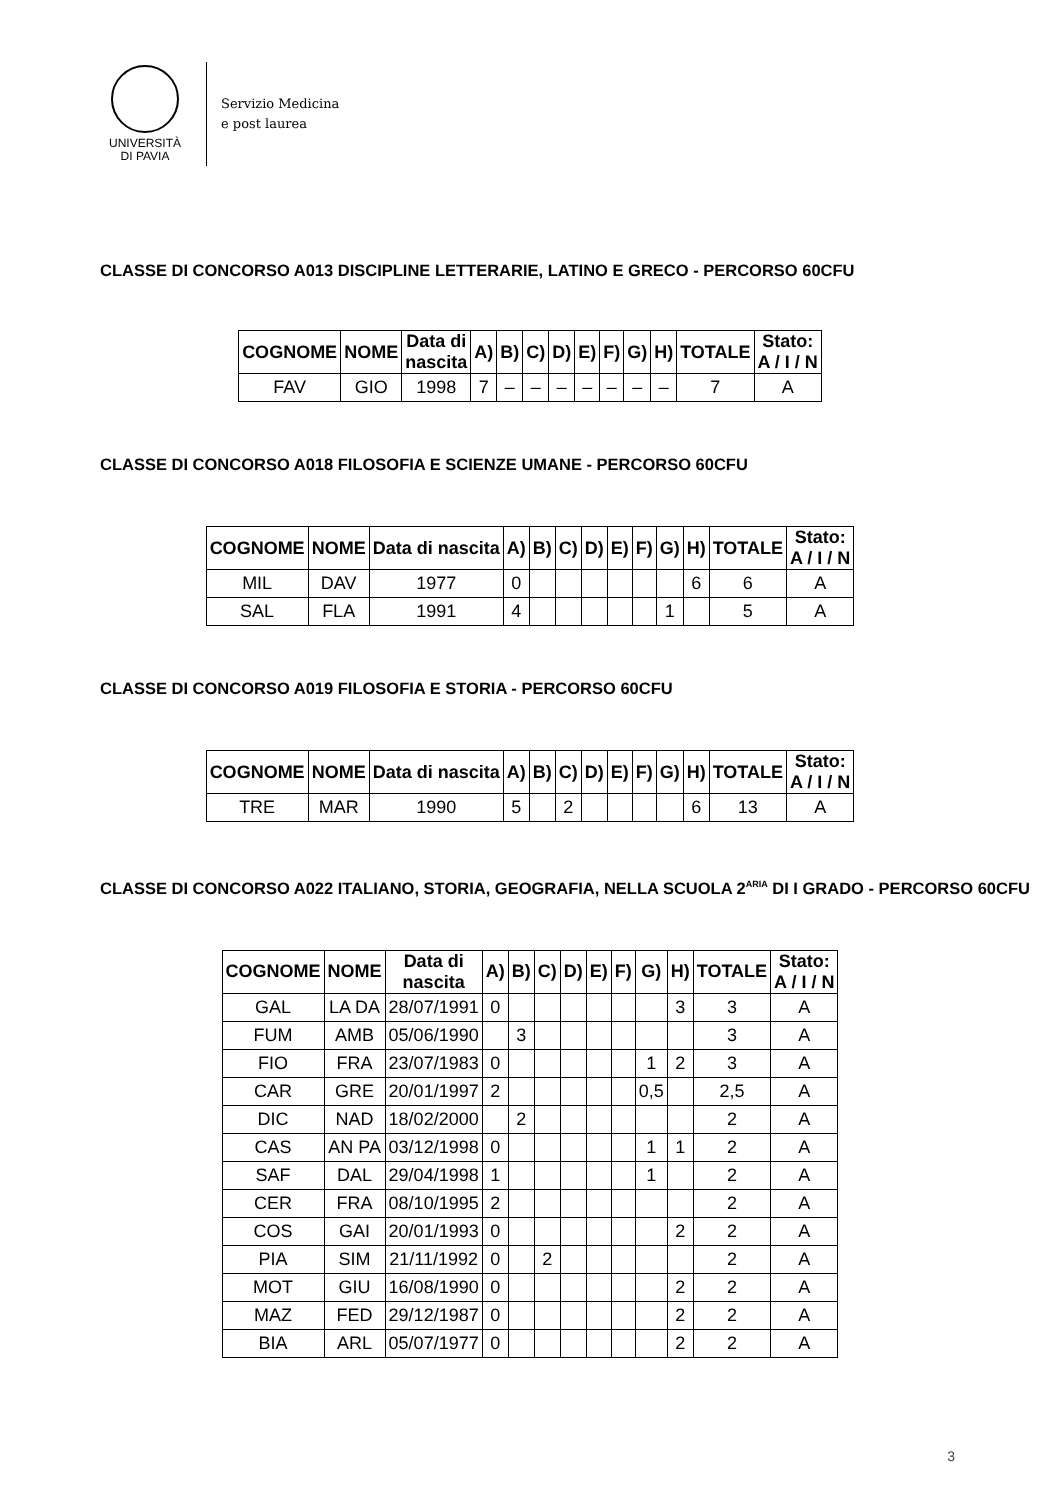UNIVERSITÀ
DI PAVIA
Servizio Medicina
e post laurea
CLASSE DI CONCORSO A013 DISCIPLINE LETTERARIE, LATINO E GRECO - PERCORSO 60CFU
| COGNOME | NOME | Data di nascita | A) | B) | C) | D) | E) | F) | G) | H) | TOTALE | Stato: A / I / N |
| --- | --- | --- | --- | --- | --- | --- | --- | --- | --- | --- | --- | --- |
| FAV | GIO | 1998 | 7 | – | – | – | – | – | – | – | 7 | A |
CLASSE DI CONCORSO A018 FILOSOFIA E SCIENZE UMANE - PERCORSO 60CFU
| COGNOME | NOME | Data di nascita | A) | B) | C) | D) | E) | F) | G) | H) | TOTALE | Stato: A / I / N |
| --- | --- | --- | --- | --- | --- | --- | --- | --- | --- | --- | --- | --- |
| MIL | DAV | 1977 | 0 | | | | | | | 6 | 6 | A |
| SAL | FLA | 1991 | 4 | | | | | | 1 | | 5 | A |
CLASSE DI CONCORSO A019 FILOSOFIA E STORIA - PERCORSO 60CFU
| COGNOME | NOME | Data di nascita | A) | B) | C) | D) | E) | F) | G) | H) | TOTALE | Stato: A / I / N |
| --- | --- | --- | --- | --- | --- | --- | --- | --- | --- | --- | --- | --- |
| TRE | MAR | 1990 | 5 | | 2 | | | | | 6 | 13 | A |
CLASSE DI CONCORSO A022 ITALIANO, STORIA, GEOGRAFIA, NELLA SCUOLA 2<sup>ARIA</sup> DI I GRADO - PERCORSO 60CFU
| COGNOME | NOME | Data di nascita | A) | B) | C) | D) | E) | F) | G) | H) | TOTALE | Stato: A / I / N |
| --- | --- | --- | --- | --- | --- | --- | --- | --- | --- | --- | --- | --- |
| GAL | LA DA | 28/07/1991 | 0 | | | | | | | 3 | 3 | A |
| FUM | AMB | 05/06/1990 | | 3 | | | | | | | 3 | A |
| FIO | FRA | 23/07/1983 | 0 | | | | | | 1 | 2 | 3 | A |
| CAR | GRE | 20/01/1997 | 2 | | | | | | 0,5 | | 2,5 | A |
| DIC | NAD | 18/02/2000 | | 2 | | | | | | | 2 | A |
| CAS | AN PA | 03/12/1998 | 0 | | | | | | 1 | 1 | 2 | A |
| SAF | DAL | 29/04/1998 | 1 | | | | | | 1 | | 2 | A |
| CER | FRA | 08/10/1995 | 2 | | | | | | | | 2 | A |
| COS | GAI | 20/01/1993 | 0 | | | | | | | 2 | 2 | A |
| PIA | SIM | 21/11/1992 | 0 | | 2 | | | | | | 2 | A |
| MOT | GIU | 16/08/1990 | 0 | | | | | | | 2 | 2 | A |
| MAZ | FED | 29/12/1987 | 0 | | | | | | | 2 | 2 | A |
| BIA | ARL | 05/07/1977 | 0 | | | | | | | 2 | 2 | A |
3